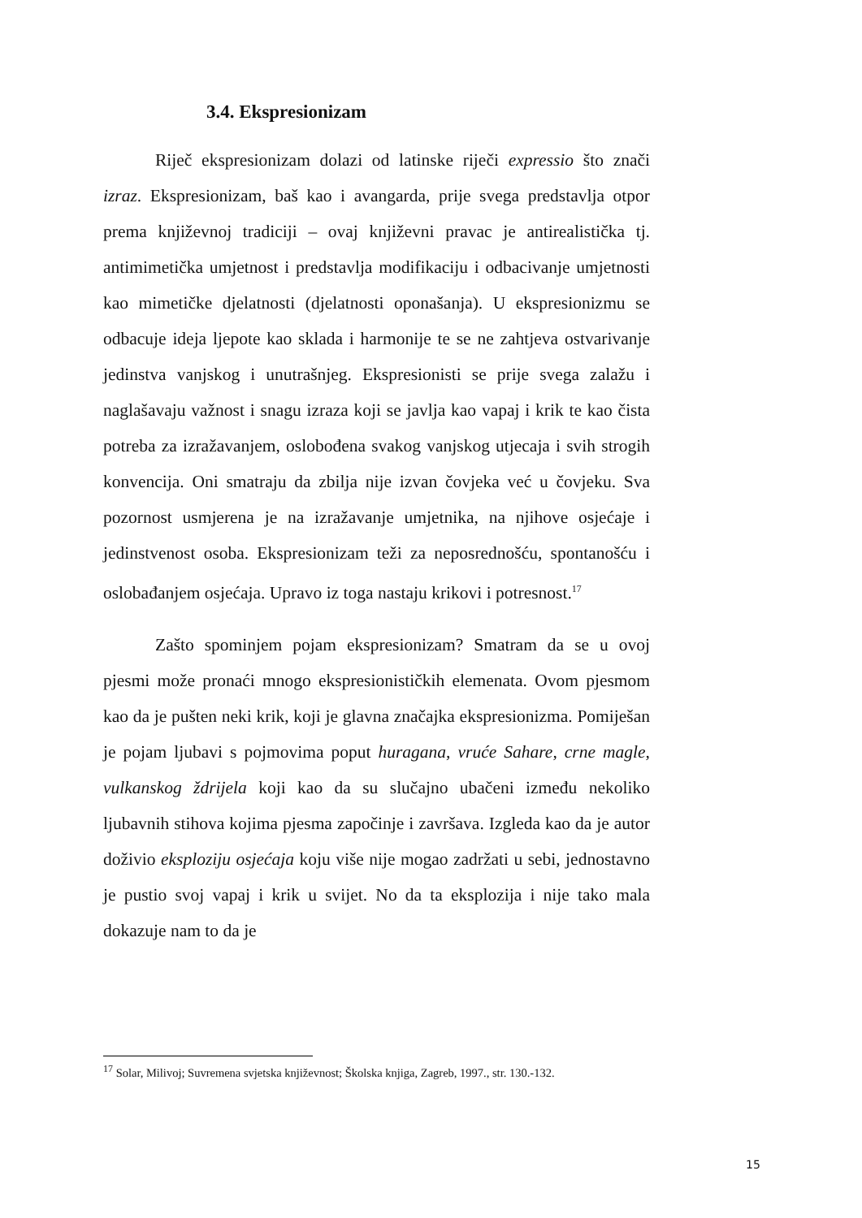3.4. Ekspresionizam
Riječ ekspresionizam dolazi od latinske riječi expressio što znači izraz. Ekspresionizam, baš kao i avangarda, prije svega predstavlja otpor prema književnoj tradiciji – ovaj književni pravac je antirealistička tj. antimimetička umjetnost i predstavlja modifikaciju i odbacivanje umjetnosti kao mimetičke djelatnosti (djelatnosti oponašanja). U ekspresionizmu se odbacuje ideja ljepote kao sklada i harmonije te se ne zahtjeva ostvarivanje jedinstva vanjskog i unutrašnjeg. Ekspresionisti se prije svega zalažu i naglašavaju važnost i snagu izraza koji se javlja kao vapaj i krik te kao čista potreba za izražavanjem, oslobođena svakog vanjskog utjecaja i svih strogih konvencija. Oni smatraju da zbilja nije izvan čovjeka već u čovjeku. Sva pozornost usmjerena je na izražavanje umjetnika, na njihove osjećaje i jedinstvenost osoba. Ekspresionizam teži za neposrednošću, spontanošću i oslobađanjem osjećaja. Upravo iz toga nastaju krikovi i potresnost.<sup>17</sup>
Zašto spominjem pojam ekspresionizam? Smatram da se u ovoj pjesmi može pronaći mnogo ekspresionističkih elemenata. Ovom pjesmom kao da je pušten neki krik, koji je glavna značajka ekspresionizma. Pomiješan je pojam ljubavi s pojmovima poput huragana, vruće Sahare, crne magle, vulkanskog ždrijela koji kao da su slučajno ubačeni između nekoliko ljubavnih stihova kojima pjesma započinje i završava. Izgleda kao da je autor doživio eksploziju osjećaja koju više nije mogao zadržati u sebi, jednostavno je pustio svoj vapaj i krik u svijet. No da ta eksplozija i nije tako mala dokazuje nam to da je
<sup>17</sup> Solar, Milivoj; Suvremena svjetska književnost; Školska knjiga, Zagreb, 1997., str. 130.-132.
15